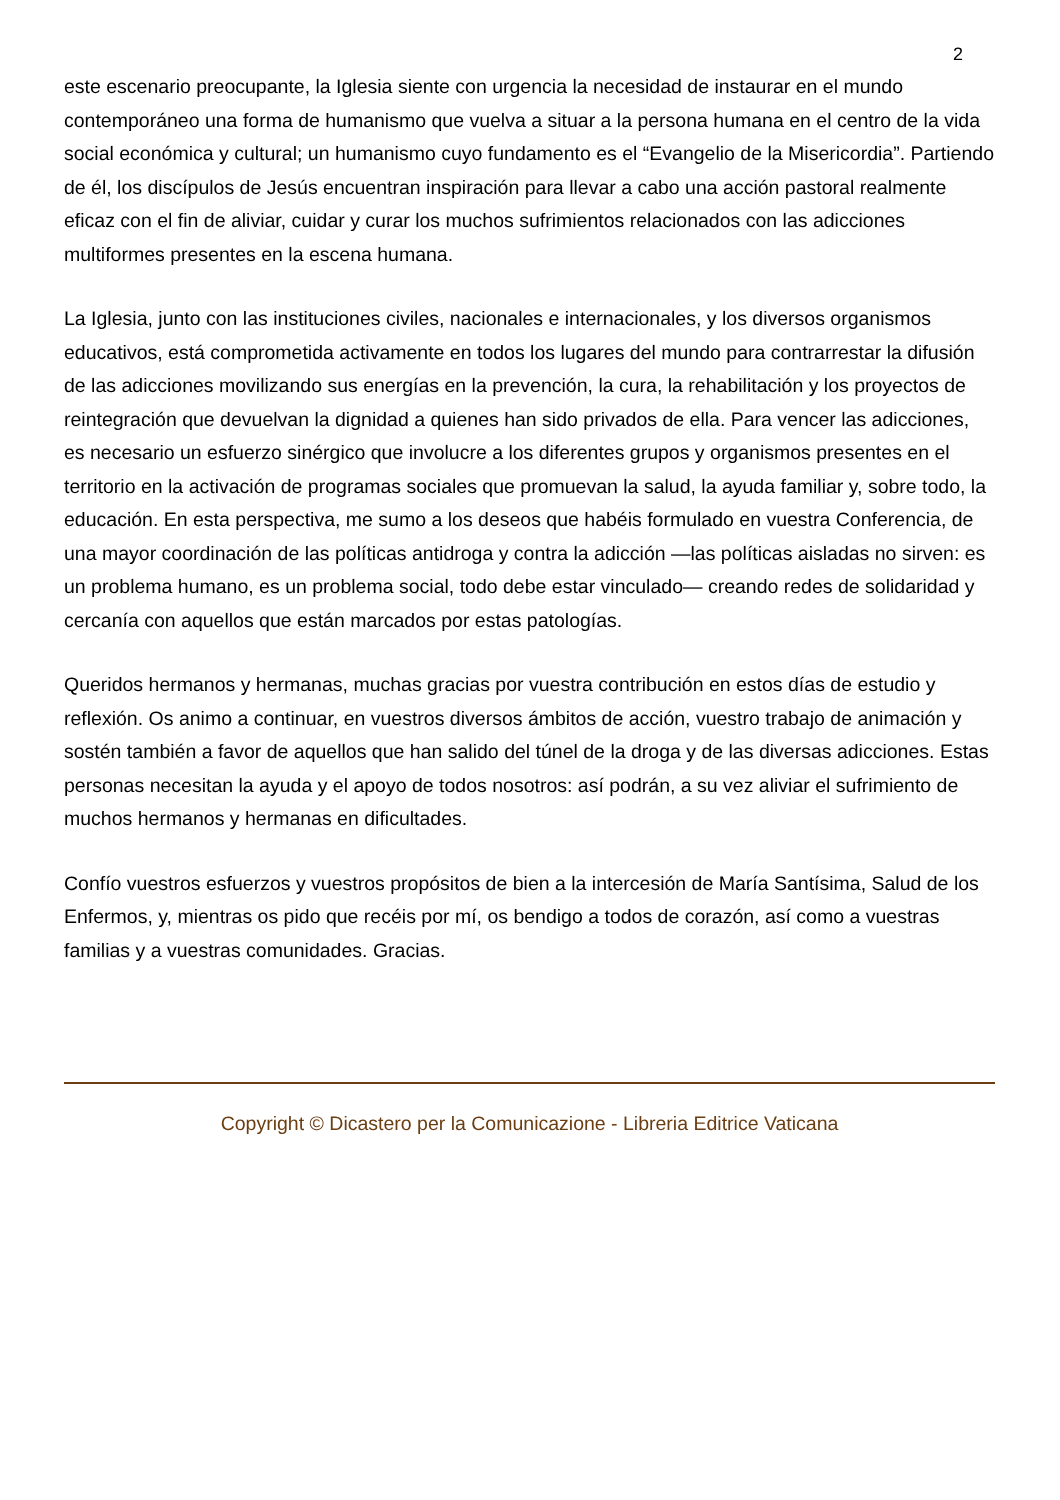2
este escenario preocupante, la Iglesia siente con urgencia la necesidad de instaurar en el mundo contemporáneo una forma de humanismo que vuelva a situar a la persona humana en el centro de la vida social económica y cultural; un humanismo cuyo fundamento es el “Evangelio de la Misericordia”. Partiendo de él, los discípulos de Jesús encuentran inspiración para llevar a cabo una acción pastoral realmente eficaz con el fin de aliviar, cuidar y curar los muchos sufrimientos relacionados con las adicciones multiformes presentes en la escena humana.
La Iglesia, junto con las instituciones civiles, nacionales e internacionales, y los diversos organismos educativos, está comprometida activamente en todos los lugares del mundo para contrarrestar la difusión de las adicciones movilizando sus energías en la prevención, la cura, la rehabilitación y los proyectos de reintegración que devuelvan la dignidad a quienes han sido privados de ella. Para vencer las adicciones, es necesario un esfuerzo sinérgico que involucre a los diferentes grupos y organismos presentes en el territorio en la activación de programas sociales que promuevan la salud, la ayuda familiar y, sobre todo, la educación. En esta perspectiva, me sumo a los deseos que habéis formulado en vuestra Conferencia, de una mayor coordinación de las políticas antidroga y contra la adicción —las políticas aisladas no sirven: es un problema humano, es un problema social, todo debe estar vinculado— creando redes de solidaridad y cercanía con aquellos que están marcados por estas patologías.
Queridos hermanos y hermanas, muchas gracias por vuestra contribución en estos días de estudio y reflexión. Os animo a continuar, en vuestros diversos ámbitos de acción, vuestro trabajo de animación y sostén también a favor de aquellos que han salido del túnel de la droga y de las diversas adicciones. Estas personas necesitan la ayuda y el apoyo de todos nosotros: así podrán, a su vez aliviar el sufrimiento de muchos hermanos y hermanas en dificultades.
Confío vuestros esfuerzos y vuestros propósitos de bien a la intercesión de María Santísima, Salud de los Enfermos, y, mientras os pido que recéis por mí, os bendigo a todos de corazón, así como a vuestras familias y a vuestras comunidades. Gracias.
Copyright © Dicastero per la Comunicazione - Libreria Editrice Vaticana